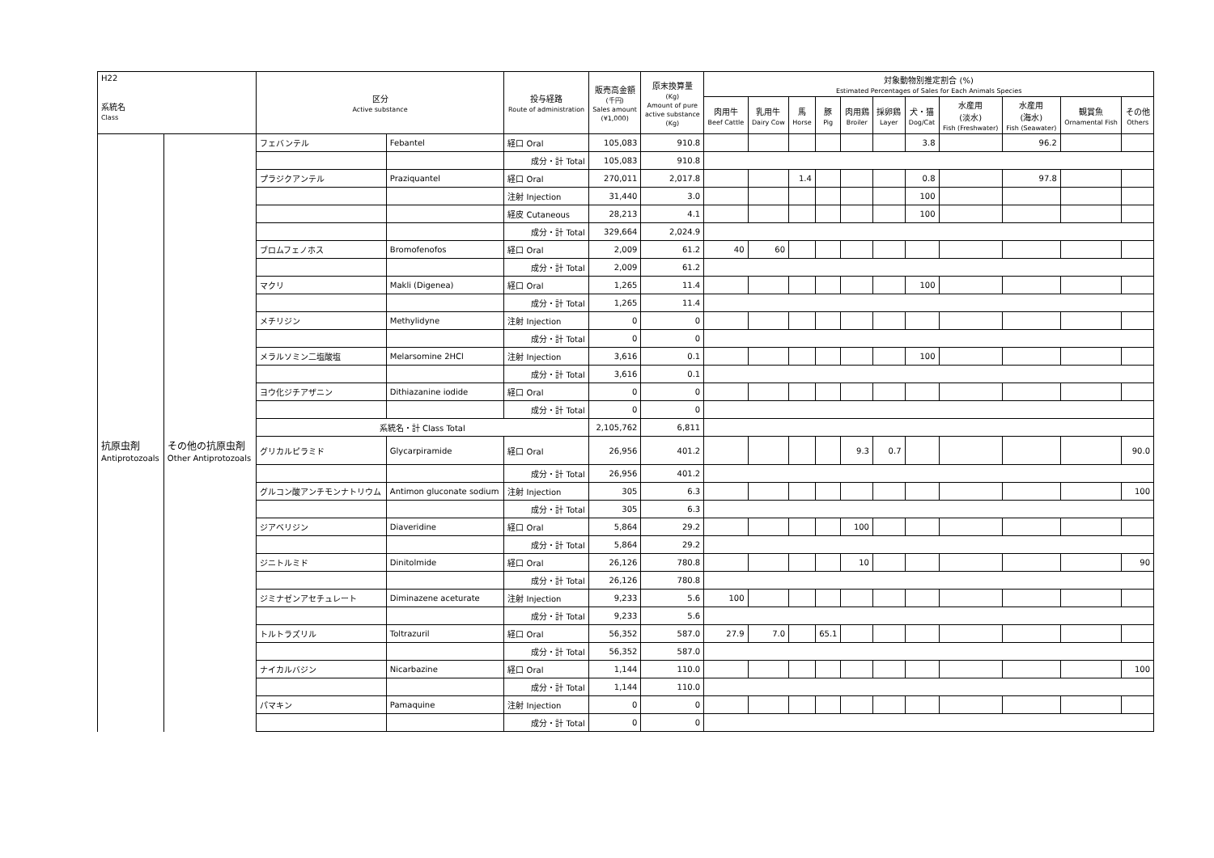| H22 系統名 Class | | 区分 Active substance | | 投与経路 Route of administration | 販売高金額 (千円) Sales amount (¥1,000) | 原末換算量 (Kg) Amount of pure active substance (Kg) | 対象動物別推定割合 (%) Estimated Percentages of Sales for Each Animals Species | | | | | | | | | | |
| --- | --- | --- | --- | --- | --- | --- | --- | --- | --- | --- | --- | --- | --- | --- | --- | --- | --- |
| | | | | | | | 肉用牛 Beef Cattle | 乳用牛 Dairy Cow | 馬 Horse | 豚 Pig | 肉用鶏 Broiler | 採卵鶏 Layer | 犬・猫 Dog/Cat | 水産用 (淡水) Fish (Freshwater) | 水産用 (海水) Fish (Seawater) | 観賞魚 Ornamental Fish | その他 Others |
| | | フェバンテル | Febantel | 経口 Oral | 105,083 | 910.8 | | | | | | | 3.8 | | 96.2 | | |
| | | | | 成分・計 Total | 105,083 | 910.8 | | | | | | | | | | | |
| | | プラジクアンテル | Praziquantel | 経口 Oral | 270,011 | 2,017.8 | | | 1.4 | | | | 0.8 | | 97.8 | | |
| | | | | 注射 Injection | 31,440 | 3.0 | | | | | | | 100 | | | | |
| | | | | 経皮 Cutaneous | 28,213 | 4.1 | | | | | | | 100 | | | | |
| | | | | 成分・計 Total | 329,664 | 2,024.9 | | | | | | | | | | | |
| | | ブロムフェノホス | Bromofenofos | 経口 Oral | 2,009 | 61.2 | 40 | 60 | | | | | | | | | |
| | | | | 成分・計 Total | 2,009 | 61.2 | | | | | | | | | | | |
| | | マクリ | Makli (Digenea) | 経口 Oral | 1,265 | 11.4 | | | | | | | 100 | | | | |
| | | | | 成分・計 Total | 1,265 | 11.4 | | | | | | | | | | | |
| | | メチリジン | Methylidyne | 注射 Injection | 0 | 0 | | | | | | | | | | | |
| | | | | 成分・計 Total | 0 | 0 | | | | | | | | | | | |
| | | メラルソミン二塩酸塩 | Melarsomine 2HCl | 注射 Injection | 3,616 | 0.1 | | | | | | | 100 | | | | |
| | | | | 成分・計 Total | 3,616 | 0.1 | | | | | | | | | | | |
| | | ヨウ化ジチアザニン | Dithiazanine iodide | 経口 Oral | 0 | 0 | | | | | | | | | | | |
| | | | | 成分・計 Total | 0 | 0 | | | | | | | | | | | |
| | | 系統名・計 Class Total | | | 2,105,762 | 6,811 | | | | | | | | | | | |
| 抗原虫剤 Antiprotozoals | その他の抗原虫剤 Other Antiprotozoals | グリカルピラミド | Glycarpiramide | 経口 Oral | 26,956 | 401.2 | | | | | 9.3 | 0.7 | | | | | 90.0 |
| | | | | 成分・計 Total | 26,956 | 401.2 | | | | | | | | | | | |
| | | グルコン酸アンチモンナトリウム | Antimon gluconate sodium | 注射 Injection | 305 | 6.3 | | | | | | | | | | | 100 |
| | | | | 成分・計 Total | 305 | 6.3 | | | | | | | | | | | |
| | | ジアベリジン | Diaveridine | 経口 Oral | 5,864 | 29.2 | | | | | 100 | | | | | | |
| | | | | 成分・計 Total | 5,864 | 29.2 | | | | | | | | | | | |
| | | ジニトルミド | Dinitolmide | 経口 Oral | 26,126 | 780.8 | | | | | 10 | | | | | | 90 |
| | | | | 成分・計 Total | 26,126 | 780.8 | | | | | | | | | | | |
| | | ジミナゼンアセチュレート | Diminazene aceturate | 注射 Injection | 9,233 | 5.6 | 100 | | | | | | | | | | |
| | | | | 成分・計 Total | 9,233 | 5.6 | | | | | | | | | | | |
| | | トルトラズリル | Toltrazuril | 経口 Oral | 56,352 | 587.0 | 27.9 | 7.0 | | 65.1 | | | | | | | |
| | | | | 成分・計 Total | 56,352 | 587.0 | | | | | | | | | | | |
| | | ナイカルバジン | Nicarbazine | 経口 Oral | 1,144 | 110.0 | | | | | | | | | | | 100 |
| | | | | 成分・計 Total | 1,144 | 110.0 | | | | | | | | | | | |
| | | パマキン | Pamaquine | 注射 Injection | 0 | 0 | | | | | | | | | | | |
| | | | | 成分・計 Total | 0 | 0 | | | | | | | | | | | |